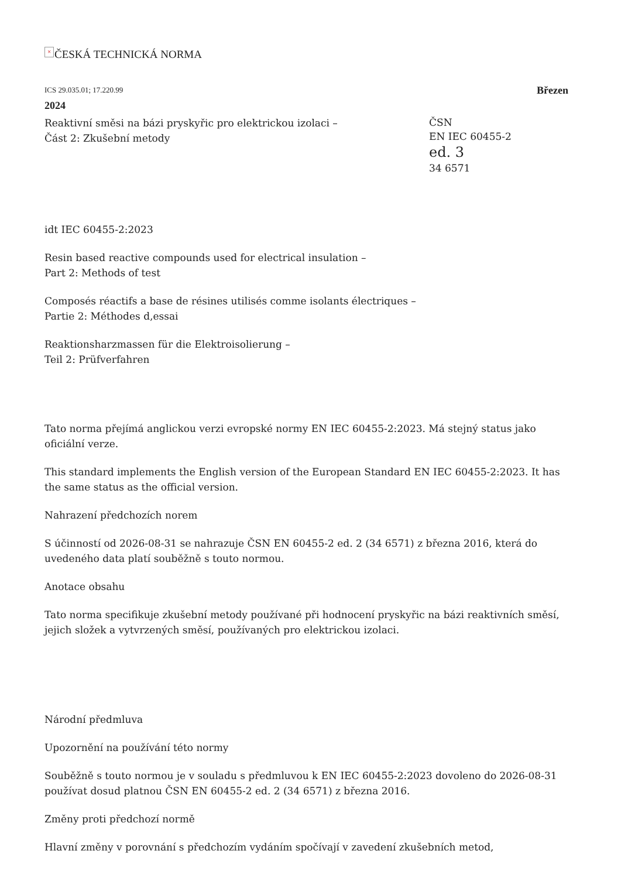× ČESKÁ TECHNICKÁ NORMA
ICS 29.035.01; 17.220.99 Březen
2024
Reaktivní směsi na bázi pryskyřic pro elektrickou izolaci –
Část 2: Zkušební metody
ČSN
EN IEC 60455-2
ed. 3
34 6571
idt IEC 60455-2:2023
Resin based reactive compounds used for electrical insulation –
Part 2: Methods of test
Composés réactifs a base de résines utilisés comme isolants électriques –
Partie 2: Méthodes d‚essai
Reaktionsharzmassen für die Elektroisolierung –
Teil 2: Prüfverfahren
Tato norma přejímá anglickou verzi evropské normy EN IEC 60455-2:2023. Má stejný status jako oficiální verze.
This standard implements the English version of the European Standard EN IEC 60455-2:2023. It has the same status as the official version.
Nahrazení předchozích norem
S účinností od 2026-08-31 se nahrazuje ČSN EN 60455-2 ed. 2 (34 6571) z března 2016, která do uvedeného data platí souběžně s touto normou.
Anotace obsahu
Tato norma specifikuje zkušební metody používané při hodnocení pryskyřic na bázi reaktivních směsí, jejich složek a vytvrzených směsí, používaných pro elektrickou izolaci.
Národní předmluva
Upozornění na používání této normy
Souběžně s touto normou je v souladu s předmluvou k EN IEC 60455-2:2023 dovoleno do 2026-08-31 používat dosud platnou ČSN EN 60455-2 ed. 2 (34 6571) z března 2016.
Změny proti předchozí normě
Hlavní změny v porovnání s předchozím vydáním spočívají v zavedení zkušebních metod,